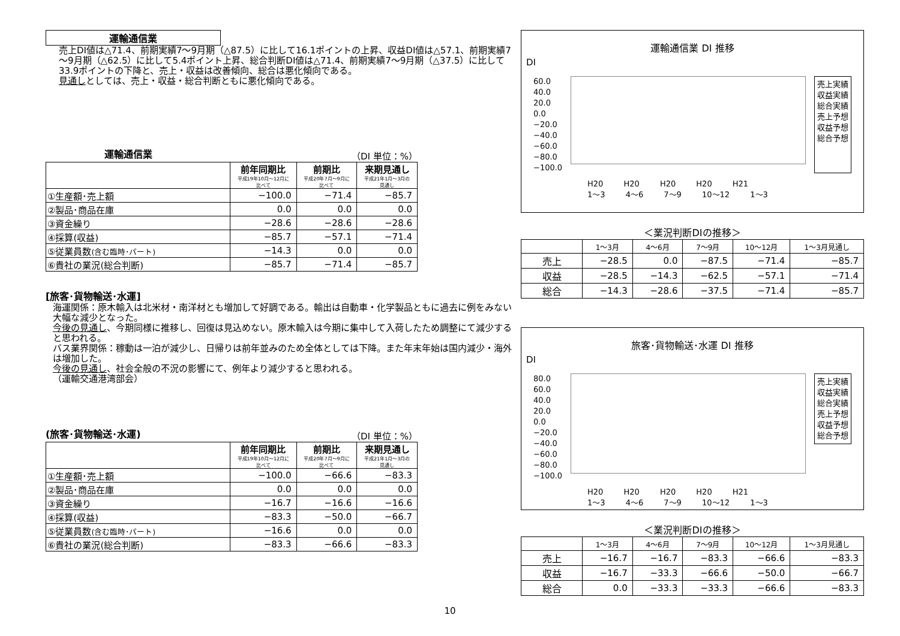運輸通信業
売上DI値は△71.4、前期実績7～9月期（△87.5）に比して16.1ポイントの上昇、収益DI値は△57.1、前期実績7～9月期（△62.5）に比して5.4ポイント上昇、総合判断DI値は△71.4、前期実績7～9月期（△37.5）に比して33.9ポイントの下降と、売上・収益は改善傾向、総合は悪化傾向である。
見通しとしては、売上・収益・総合判断ともに悪化傾向である。
運輸通信業 （DI 単位：%）
| | 前年同期比 平成19年10月～12月に比べて | 前期比 平成20年7月～9月に比べて | 来期見通し 平成21年1月～3月の見通し |
| --- | --- | --- | --- |
| ①生産額･売上額 | −100.0 | −71.4 | −85.7 |
| ②製品･商品在庫 | 0.0 | 0.0 | 0.0 |
| ③資金繰り | −28.6 | −28.6 | −28.6 |
| ④採算(収益) | −85.7 | −57.1 | −71.4 |
| ⑤従業員数 (含む臨時･パート) | −14.3 | 0.0 | 0.0 |
| ⑥貴社の業況(総合判断) | −85.7 | −71.4 | −85.7 |
[旅客･貨物輸送･水運]
海運関係：原木輸入は北米材・南洋材とも増加して好調である。輸出は自動車・化学製品ともに過去に例をみない大幅な減少となった。
今後の見通し、今期同様に推移し、回復は見込めない。原木輸入は今期に集中して入荷したため調整にて減少すると思われる。
バス業界関係：稼動は一泊が減少し、日帰りは前年並みのため全体としては下降。また年末年始は国内減少・海外は増加した。
今後の見通し、社会全般の不況の影響にて、例年より減少すると思われる。
（運輸交通港湾部会）
(旅客･貨物輸送･水運) （DI 単位：%）
| | 前年同期比 平成19年10月～12月に比べて | 前期比 平成20年7月～9月に比べて | 来期見通し 平成21年1月～3月の見通し |
| --- | --- | --- | --- |
| ①生産額･売上額 | −100.0 | −66.6 | −83.3 |
| ②製品･商品在庫 | 0.0 | 0.0 | 0.0 |
| ③資金繰り | −16.7 | −16.6 | −16.6 |
| ④採算(収益) | −83.3 | −50.0 | −66.7 |
| ⑤従業員数 (含む臨時･パート) | −16.6 | 0.0 | 0.0 |
| ⑥貴社の業況(総合判断) | −83.3 | −66.6 | −83.3 |
運輸通信業 DI 推移
DI
60.0
40.0
20.0
0.0
−20.0
−40.0
−60.0
−80.0
−100.0
売上実績
収益実績
総合実績
売上予想
収益予想
総合予想
H20 H20 H20 H20 H21
1～3 4～6 7～9 10～12 1～3
＜業況判断DIの推移＞
| | 1～3月 | 4～6月 | 7～9月 | 10～12月 | 1～3月見通し |
| --- | --- | --- | --- | --- | --- |
| 売上 | −28.5 | 0.0 | −87.5 | −71.4 | −85.7 |
| 収益 | −28.5 | −14.3 | −62.5 | −57.1 | −71.4 |
| 総合 | −14.3 | −28.6 | −37.5 | −71.4 | −85.7 |
旅客･貨物輸送･水運 DI 推移
DI
80.0
60.0
40.0
20.0
0.0
−20.0
−40.0
−60.0
−80.0
−100.0
売上実績
収益実績
総合実績
売上予想
収益予想
総合予想
H20 H20 H20 H20 H21
1～3 4～6 7～9 10～12 1～3
＜業況判断DIの推移＞
| | 1～3月 | 4～6月 | 7～9月 | 10～12月 | 1～3月見通し |
| --- | --- | --- | --- | --- | --- |
| 売上 | −16.7 | −16.7 | −83.3 | −66.6 | −83.3 |
| 収益 | −16.7 | −33.3 | −66.6 | −50.0 | −66.7 |
| 総合 | 0.0 | −33.3 | −33.3 | −66.6 | −83.3 |
10